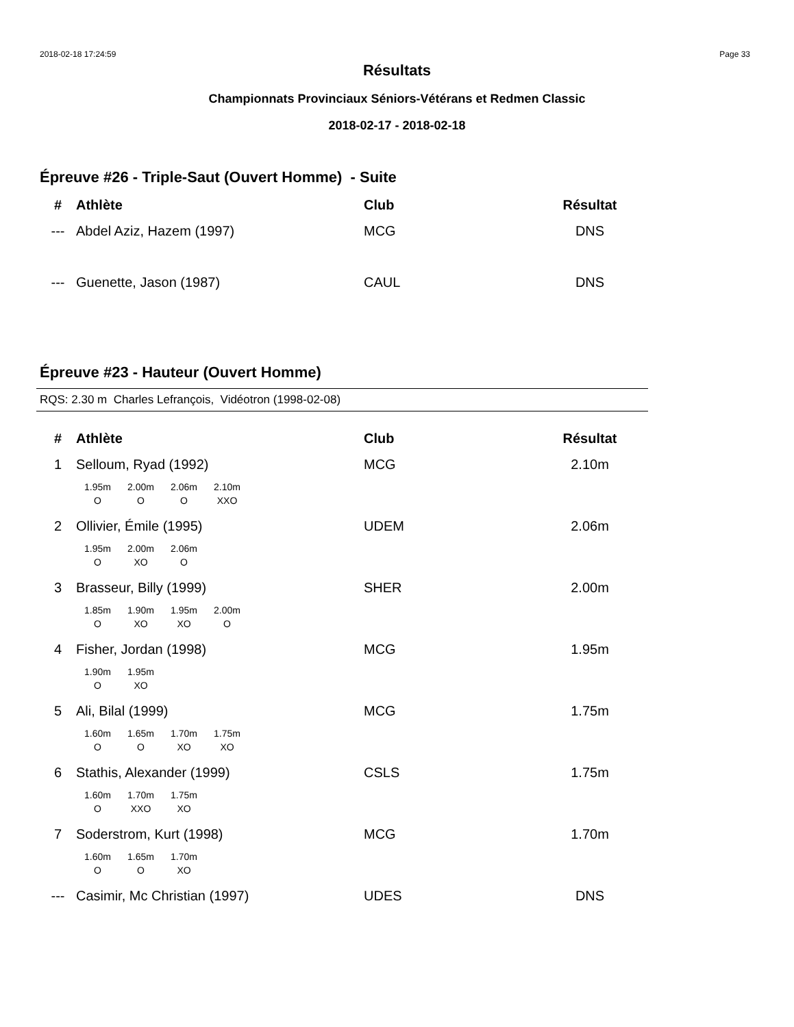2018-02-18 17:24:59 Page 33
Résultats
Championnats Provinciaux Séniors-Vétérans et Redmen Classic
2018-02-17 - 2018-02-18
Épreuve #26 - Triple-Saut (Ouvert Homme) - Suite
| # | Athlète | Club | Résultat |
| --- | --- | --- | --- |
| --- | Abdel Aziz, Hazem (1997) | MCG | DNS |
| --- | Guenette, Jason (1987) | CAUL | DNS |
Épreuve #23 - Hauteur (Ouvert Homme)
RQS: 2.30 m Charles Lefrançois, Vidéotron (1998-02-08)
| # | Athlète | Club | Résultat |
| --- | --- | --- | --- |
| 1 | Selloum, Ryad (1992) | MCG | 2.10m |
| | / 1.95m / 2.00m / 2.06m / 2.10m / / O / O / O / XXO / | | |
| 2 | Ollivier, Émile (1995) | UDEM | 2.06m |
| | / 1.95m / 2.00m / 2.06m / / O / XO / O / | | |
| 3 | Brasseur, Billy (1999) | SHER | 2.00m |
| | / 1.85m / 1.90m / 1.95m / 2.00m / / O / XO / XO / O / | | |
| 4 | Fisher, Jordan (1998) | MCG | 1.95m |
| | / 1.90m / 1.95m / / O / XO / | | |
| 5 | Ali, Bilal (1999) | MCG | 1.75m |
| | / 1.60m / 1.65m / 1.70m / 1.75m / / O / O / XO / XO / | | |
| 6 | Stathis, Alexander (1999) | CSLS | 1.75m |
| | / 1.60m / 1.70m / 1.75m / / O / XXO / XO / | | |
| 7 | Soderstrom, Kurt (1998) | MCG | 1.70m |
| | / 1.60m / 1.65m / 1.70m / / O / O / XO / | | |
| --- | Casimir, Mc Christian (1997) | UDES | DNS |